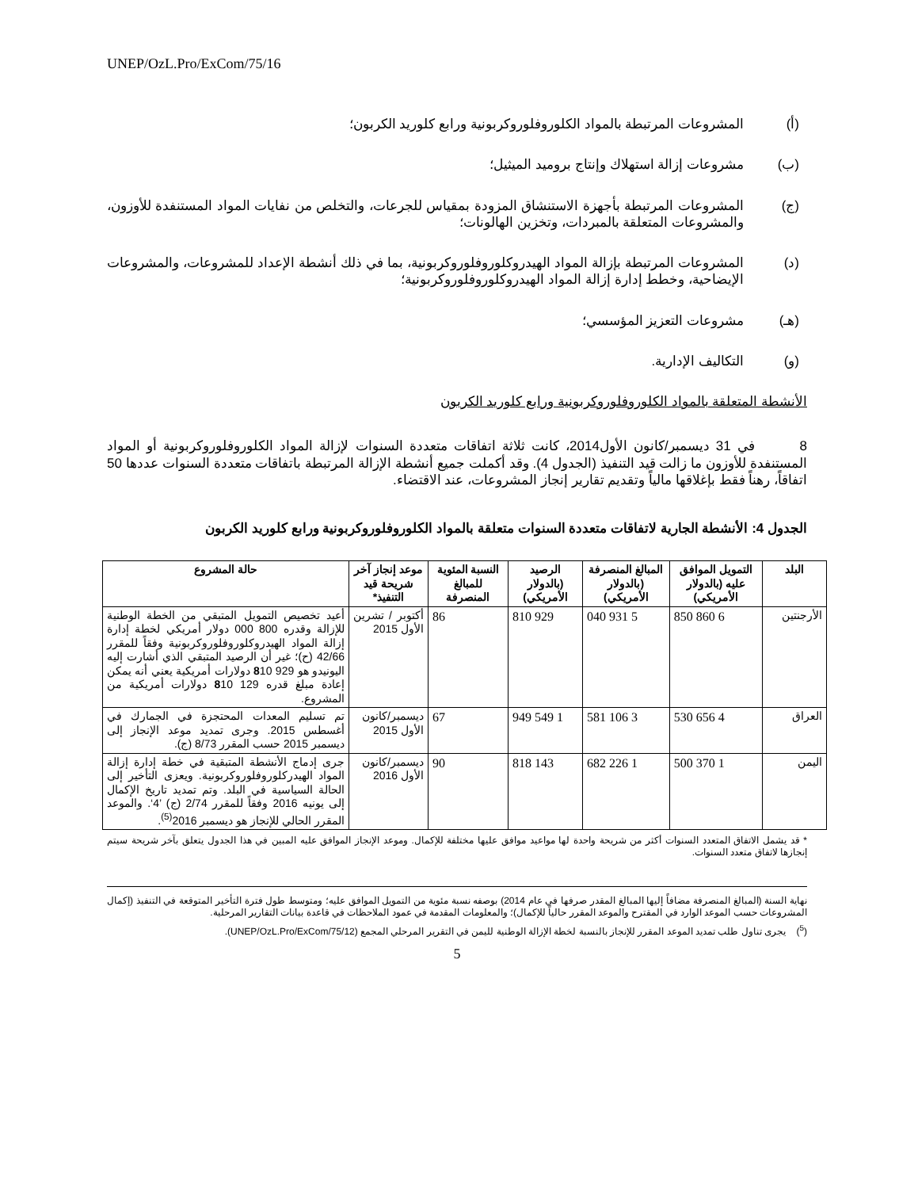UNEP/OzL.Pro/ExCom/75/16
(أ) المشروعات المرتبطة بالمواد الكلوروفلوروكربونية ورابع كلوريد الكربون؛
(ب) مشروعات إزالة استهلاك وإنتاج بروميد الميثيل؛
(ج) المشروعات المرتبطة بأجهزة الاستنشاق المزودة بمقياس للجرعات، والتخلص من نفايات المواد المستنفدة للأوزون، والمشروعات المتعلقة بالمبردات، وتخزين الهالونات؛
(د) المشروعات المرتبطة بإزالة المواد الهيدروكلوروفلوروكربونية، بما في ذلك أنشطة الإعداد للمشروعات، والمشروعات الإيضاحية، وخطط إدارة إزالة المواد الهيدروكلوروفلوروكربونية؛
(هـ) مشروعات التعزيز المؤسسي؛
(و) التكاليف الإدارية.
الأنشطة المتعلقة بالمواد الكلوروفلوروكربونية ورابع كلوريد الكربون
8 في 31 ديسمبر/كانون الأول2014، كانت ثلاثة اتفاقات متعددة السنوات لإزالة المواد الكلوروفلوروكربونية أو المواد المستنفدة للأوزون ما زالت قيد التنفيذ (الجدول 4). وقد أكملت جميع أنشطة الإزالة المرتبطة باتفاقات متعددة السنوات عددها 50 اتفاقاً، رهناً فقط بإغلاقها مالياً وتقديم تقارير إنجاز المشروعات، عند الاقتضاء.
الجدول 4: الأنشطة الجارية لاتفاقات متعددة السنوات متعلقة بالمواد الكلوروفلوروكربونية ورابع كلوريد الكربون
| البلد | التمويل الموافق عليه (بالدولار الأمريكي) | المبالغ المنصرفة (بالدولار الأمريكي) | الرصيد (بالدولار الأمريكي) | النسبة المئوية للمبالغ المنصرفة | موعد إنجاز آخر شريحة قيد التنفيذ* | حالة المشروع |
| --- | --- | --- | --- | --- | --- | --- |
| الأرجنتين | 6 860 850 | 5 931 040 | 929 810 | 86 | أكتوبر / تشرين الأول 2015 | أعيد تخصيص التمويل المتبقي من الخطة الوطنية للإزالة وقدره 800 000 دولار أمريكي لخطة إدارة إزالة المواد الهيدروكلوروفلوروكربونية وفقاً للمقرر 42/66 (ح)؛ غير أن الرصيد المتبقي الذي أشارت إليه اليونيدو هو 929 8 10 دولارات أمريكية يعني أنه يمكن إعادة مبلغ قدره 129 8 10 دولارات أمريكية من المشروع. |
| العراق | 4 656 530 | 3 106 581 | 1 549 949 | 67 | ديسمبر/كانون الأول 2015 | تم تسليم المعدات المحتجزة في الجمارك في أغسطس 2015. وجرى تمديد موعد الإنجاز إلى ديسمبر 2015 حسب المقرر 8/73 (ج). |
| اليمن | 1 370 500 | 1 226 682 | 143 818 | 90 | ديسمبر/كانون الأول 2016 | جرى إدماج الأنشطة المتبقية في خطة إدارة إزالة المواد الهيدركلوروفلوروكربونية. ويعزى التأخير إلى الحالة السياسية في البلد. وتم تمديد تاريخ الإكمال إلى يونيه 2016 وفقاً للمقرر 2/74 (ج) ’4‘. والموعد المقرر الحالي للإنجاز هو ديسمبر 2016<sup>(5)</sup>. |
* قد يشمل الاتفاق المتعدد السنوات أكثر من شريحة واحدة لها مواعيد موافق عليها مختلفة للإكمال. وموعد الإنجاز الموافق عليه المبين في هذا الجدول يتعلق بآخر شريحة سيتم إنجازها لاتفاق متعدد السنوات.
نهاية السنة (المبالغ المنصرفة مضافاً إليها المبالغ المقدر صرفها في عام 2014) بوصفه نسبة مئوية من التمويل الموافق عليه؛ ومتوسط طول فترة التأخير المتوقعة في التنفيذ (إكمال المشروعات حسب الموعد الوارد في المقترح والموعد المقرر حالياً للإكمال)؛ والمعلومات المقدمة في عمود الملاحظات في قاعدة بيانات التقارير المرحلية.
(<sup>5</sup>) يجرى تناول طلب تمديد الموعد المقرر للإنجاز بالنسبة لخطة الإزالة الوطنية لليمن في التقرير المرحلي المجمع (UNEP/OzL.Pro/ExCom/75/12).
5